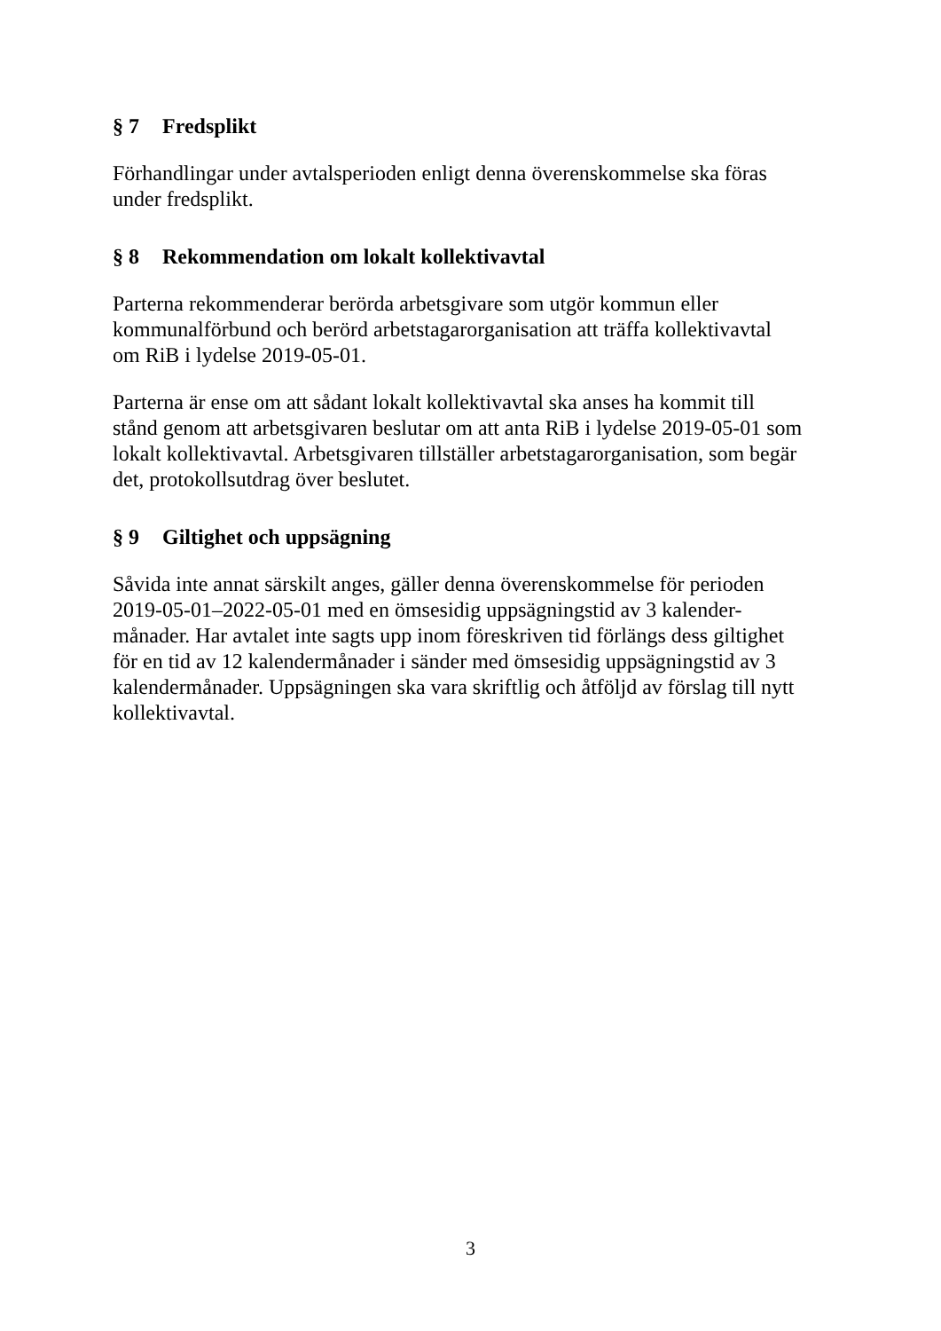§ 7 Fredsplikt
Förhandlingar under avtalsperioden enligt denna överenskommelse ska föras
under fredsplikt.
§ 8 Rekommendation om lokalt kollektivavtal
Parterna rekommenderar berörda arbetsgivare som utgör kommun eller
kommunalförbund och berörd arbetstagarorganisation att träffa kollektivavtal
om RiB i lydelse 2019-05-01.
Parterna är ense om att sådant lokalt kollektivavtal ska anses ha kommit till
stånd genom att arbetsgivaren beslutar om att anta RiB i lydelse 2019-05-01 som
lokalt kollektivavtal. Arbetsgivaren tillställer arbetstagarorganisation, som begär
det, protokollsutdrag över beslutet.
§ 9 Giltighet och uppsägning
Såvida inte annat särskilt anges, gäller denna överenskommelse för perioden
2019-05-01–2022-05-01 med en ömsesidig uppsägningstid av 3 kalender-
månader. Har avtalet inte sagts upp inom föreskriven tid förlängs dess giltighet
för en tid av 12 kalendermånader i sänder med ömsesidig uppsägningstid av 3
kalendermånader. Uppsägningen ska vara skriftlig och åtföljd av förslag till nytt
kollektivavtal.
3